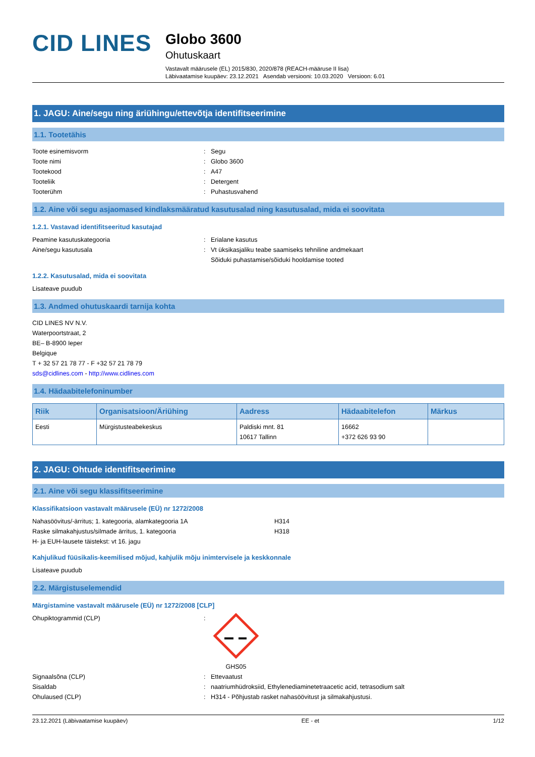CID LINES
Globo 3600
Ohutuskaart
Vastavalt määrusele (EL) 2015/830, 2020/878 (REACH-määruse II lisa)
Läbivaatamise kuupäev: 23.12.2021 Asendab versiooni: 10.03.2020 Versioon: 6.01
1. JAGU: Aine/segu ning äriühingu/ettevõtja identifitseerimine
1.1. Tootetähis
Toote esinemisvorm: Segu
Toote nimi: Globo 3600
Tootekood: A47
Tooteliik: Detergent
Tooterühm: Puhastusvahend
1.2. Aine või segu asjaomased kindlaksmääratud kasutusalad ning kasutusalad, mida ei soovitata
1.2.1. Vastavad identifitseeritud kasutajad
Peamine kasutuskategooria: Erialane kasutus
Aine/segu kasutusala: Vt üksikasjaliku teabe saamiseks tehniline andmekaart
Sõiduki puhastamise/sõiduki hooldamise tooted
1.2.2. Kasutusalad, mida ei soovitata
Lisateave puudub
1.3. Andmed ohutuskaardi tarnija kohta
CID LINES NV N.V.
Waterpoortstraat, 2
BE– B-8900 Ieper
Belgique
T + 32 57 21 78 77 - F +32 57 21 78 79
sds@cidlines.com - http://www.cidlines.com
1.4. Hädaabitelefoninumber
| Riik | Organisatsioon/Äriühing | Aadress | Hädaabitelefon | Märkus |
| --- | --- | --- | --- | --- |
| Eesti | Mürgistusteabekeskus | Paldiski mnt. 81 10617 Tallinn | 16662 +372 626 93 90 | |
2. JAGU: Ohtude identifitseerimine
2.1. Aine või segu klassifitseerimine
Klassifikatsioon vastavalt määrusele (EÜ) nr 1272/2008
Nahasöövitus/-ärritus; 1. kategooria, alamkategooria 1A H314
Raske silmakahjustus/silmade ärritus, 1. kategooria H318
H- ja EUH-lausete täistekst: vt 16. jagu
Kahjulikud füüsikalis-keemilised mõjud, kahjulik mõju inimtervisele ja keskkonnale
Lisateave puudub
2.2. Märgistuselemendid
Märgistamine vastavalt määrusele (EÜ) nr 1272/2008 [CLP]
Ohupiktogrammid (CLP):
GHS05
Signaalsõna (CLP): Ettevaatust
Sisaldab: naatriumhüdroksiid, Ethylenediaminetetraacetic acid, tetrasodium salt
Ohulaused (CLP): H314 - Põhjustab rasket nahasöövitust ja silmakahjustusi.
23.12.2021 (Läbivaatamise kuupäev) EE - et 1/12